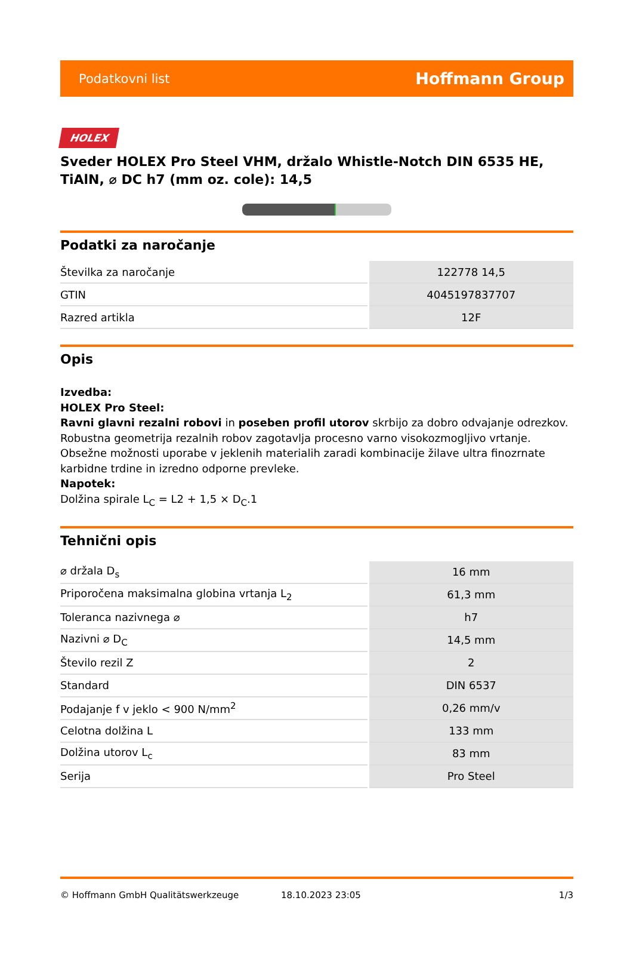Podatkovni list Hoffmann Group
HOLEX
Sveder HOLEX Pro Steel VHM, držalo Whistle-Notch DIN 6535 HE, TiAlN, ⌀ DC h7 (mm oz. cole): 14,5
Podatki za naročanje
| Številka za naročanje | 122778 14,5 |
| GTIN | 4045197837707 |
| Razred artikla | 12F |
Opis
Izvedba:
HOLEX Pro Steel:
Ravni glavni rezalni robovi in poseben profil utorov skrbijo za dobro odvajanje odrezkov. Robustna geometrija rezalnih robov zagotavlja procesno varno visokozmogljivo vrtanje. Obsežne možnosti uporabe v jeklenih materialih zaradi kombinacije žilave ultra finozrnate karbidne trdine in izredno odporne prevleke.
Napotek:
Dolžina spirale L<sub>C</sub> = L2 + 1,5 × D<sub>C</sub>.1
Tehnični opis
| ⌀ držala D<sub>s</sub> | 16 mm |
| Priporočena maksimalna globina vrtanja L<sub>2</sub> | 61,3 mm |
| Toleranca nazivnega ⌀ | h7 |
| Nazivni ⌀ D<sub>C</sub> | 14,5 mm |
| Število rezil Z | 2 |
| Standard | DIN 6537 |
| Podajanje f v jeklo < 900 N/mm<sup>2</sup> | 0,26 mm/v |
| Celotna dolžina L | 133 mm |
| Dolžina utorov L<sub>c</sub> | 83 mm |
| Serija | Pro Steel |
© Hoffmann GmbH Qualitätswerkzeuge 18.10.2023 23:05 1/3